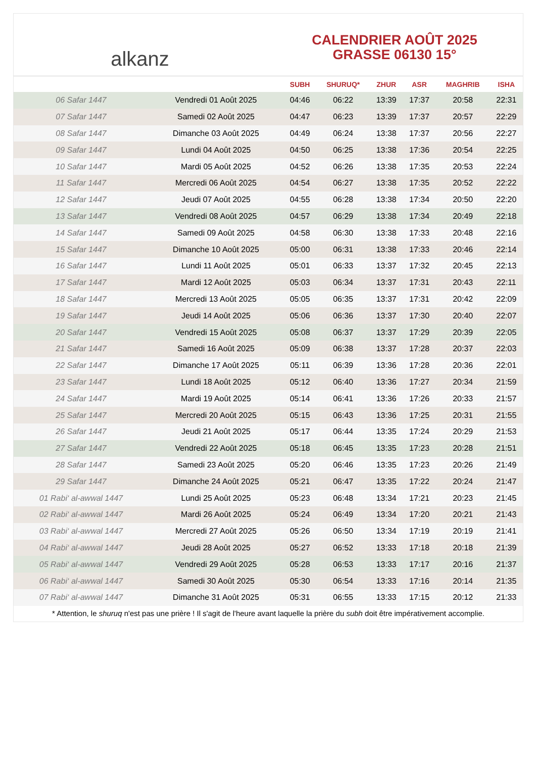alkanz
CALENDRIER AOÛT 2025
GRASSE 06130 15°
| | | SUBH | SHURUQ* | ZHUR | ASR | MAGHRIB | ISHA |
| --- | --- | --- | --- | --- | --- | --- | --- |
| 06 Safar 1447 | Vendredi 01 Août 2025 | 04:46 | 06:22 | 13:39 | 17:37 | 20:58 | 22:31 |
| 07 Safar 1447 | Samedi 02 Août 2025 | 04:47 | 06:23 | 13:39 | 17:37 | 20:57 | 22:29 |
| 08 Safar 1447 | Dimanche 03 Août 2025 | 04:49 | 06:24 | 13:38 | 17:37 | 20:56 | 22:27 |
| 09 Safar 1447 | Lundi 04 Août 2025 | 04:50 | 06:25 | 13:38 | 17:36 | 20:54 | 22:25 |
| 10 Safar 1447 | Mardi 05 Août 2025 | 04:52 | 06:26 | 13:38 | 17:35 | 20:53 | 22:24 |
| 11 Safar 1447 | Mercredi 06 Août 2025 | 04:54 | 06:27 | 13:38 | 17:35 | 20:52 | 22:22 |
| 12 Safar 1447 | Jeudi 07 Août 2025 | 04:55 | 06:28 | 13:38 | 17:34 | 20:50 | 22:20 |
| 13 Safar 1447 | Vendredi 08 Août 2025 | 04:57 | 06:29 | 13:38 | 17:34 | 20:49 | 22:18 |
| 14 Safar 1447 | Samedi 09 Août 2025 | 04:58 | 06:30 | 13:38 | 17:33 | 20:48 | 22:16 |
| 15 Safar 1447 | Dimanche 10 Août 2025 | 05:00 | 06:31 | 13:38 | 17:33 | 20:46 | 22:14 |
| 16 Safar 1447 | Lundi 11 Août 2025 | 05:01 | 06:33 | 13:37 | 17:32 | 20:45 | 22:13 |
| 17 Safar 1447 | Mardi 12 Août 2025 | 05:03 | 06:34 | 13:37 | 17:31 | 20:43 | 22:11 |
| 18 Safar 1447 | Mercredi 13 Août 2025 | 05:05 | 06:35 | 13:37 | 17:31 | 20:42 | 22:09 |
| 19 Safar 1447 | Jeudi 14 Août 2025 | 05:06 | 06:36 | 13:37 | 17:30 | 20:40 | 22:07 |
| 20 Safar 1447 | Vendredi 15 Août 2025 | 05:08 | 06:37 | 13:37 | 17:29 | 20:39 | 22:05 |
| 21 Safar 1447 | Samedi 16 Août 2025 | 05:09 | 06:38 | 13:37 | 17:28 | 20:37 | 22:03 |
| 22 Safar 1447 | Dimanche 17 Août 2025 | 05:11 | 06:39 | 13:36 | 17:28 | 20:36 | 22:01 |
| 23 Safar 1447 | Lundi 18 Août 2025 | 05:12 | 06:40 | 13:36 | 17:27 | 20:34 | 21:59 |
| 24 Safar 1447 | Mardi 19 Août 2025 | 05:14 | 06:41 | 13:36 | 17:26 | 20:33 | 21:57 |
| 25 Safar 1447 | Mercredi 20 Août 2025 | 05:15 | 06:43 | 13:36 | 17:25 | 20:31 | 21:55 |
| 26 Safar 1447 | Jeudi 21 Août 2025 | 05:17 | 06:44 | 13:35 | 17:24 | 20:29 | 21:53 |
| 27 Safar 1447 | Vendredi 22 Août 2025 | 05:18 | 06:45 | 13:35 | 17:23 | 20:28 | 21:51 |
| 28 Safar 1447 | Samedi 23 Août 2025 | 05:20 | 06:46 | 13:35 | 17:23 | 20:26 | 21:49 |
| 29 Safar 1447 | Dimanche 24 Août 2025 | 05:21 | 06:47 | 13:35 | 17:22 | 20:24 | 21:47 |
| 01 Rabi‘ al-awwal 1447 | Lundi 25 Août 2025 | 05:23 | 06:48 | 13:34 | 17:21 | 20:23 | 21:45 |
| 02 Rabi‘ al-awwal 1447 | Mardi 26 Août 2025 | 05:24 | 06:49 | 13:34 | 17:20 | 20:21 | 21:43 |
| 03 Rabi‘ al-awwal 1447 | Mercredi 27 Août 2025 | 05:26 | 06:50 | 13:34 | 17:19 | 20:19 | 21:41 |
| 04 Rabi‘ al-awwal 1447 | Jeudi 28 Août 2025 | 05:27 | 06:52 | 13:33 | 17:18 | 20:18 | 21:39 |
| 05 Rabi‘ al-awwal 1447 | Vendredi 29 Août 2025 | 05:28 | 06:53 | 13:33 | 17:17 | 20:16 | 21:37 |
| 06 Rabi‘ al-awwal 1447 | Samedi 30 Août 2025 | 05:30 | 06:54 | 13:33 | 17:16 | 20:14 | 21:35 |
| 07 Rabi‘ al-awwal 1447 | Dimanche 31 Août 2025 | 05:31 | 06:55 | 13:33 | 17:15 | 20:12 | 21:33 |
* Attention, le shuruq n'est pas une prière ! Il s'agit de l'heure avant laquelle la prière du subh doit être impérativement accomplie.